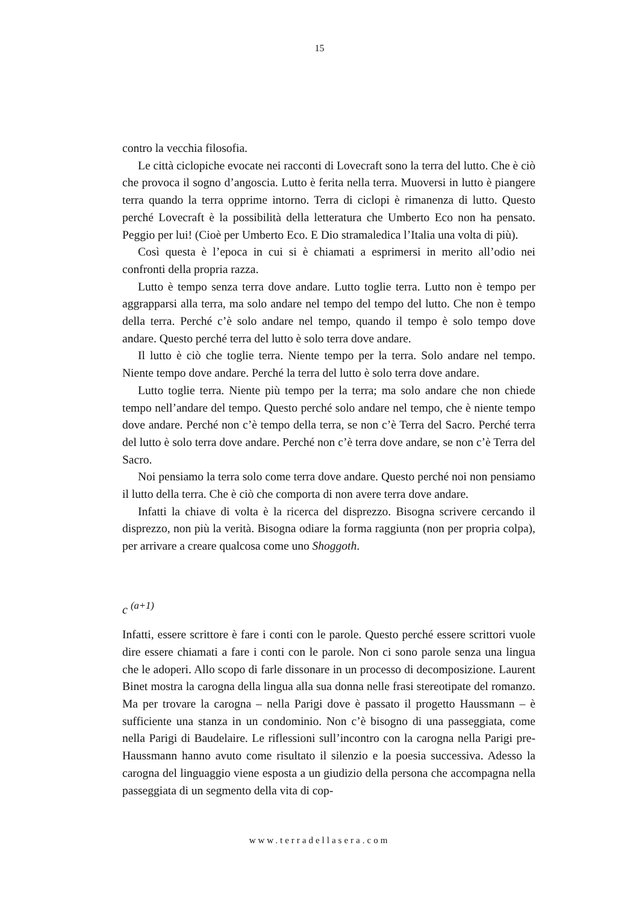15
contro la vecchia filosofia.
Le città ciclopiche evocate nei racconti di Lovecraft sono la terra del lutto. Che è ciò che provoca il sogno d’angoscia. Lutto è ferita nella terra. Muoversi in lutto è piangere terra quando la terra opprime intorno. Terra di ciclopi è rimanenza di lutto. Questo perché Lovecraft è la possibilità della letteratura che Umberto Eco non ha pensato. Peggio per lui! (Cioè per Umberto Eco. E Dio stramaledica l’Italia una volta di più).
Così questa è l’epoca in cui si è chiamati a esprimersi in merito all’odio nei confronti della propria razza.
Lutto è tempo senza terra dove andare. Lutto toglie terra. Lutto non è tempo per aggrapparsi alla terra, ma solo andare nel tempo del tempo del lutto. Che non è tempo della terra. Perché c’è solo andare nel tempo, quando il tempo è solo tempo dove andare. Questo perché terra del lutto è solo terra dove andare.
Il lutto è ciò che toglie terra. Niente tempo per la terra. Solo andare nel tempo. Niente tempo dove andare. Perché la terra del lutto è solo terra dove andare.
Lutto toglie terra. Niente più tempo per la terra; ma solo andare che non chiede tempo nell’andare del tempo. Questo perché solo andare nel tempo, che è niente tempo dove andare. Perché non c’è tempo della terra, se non c’è Terra del Sacro. Perché terra del lutto è solo terra dove andare. Perché non c’è terra dove andare, se non c’è Terra del Sacro.
Noi pensiamo la terra solo come terra dove andare. Questo perché noi non pensiamo il lutto della terra. Che è ciò che comporta di non avere terra dove andare.
Infatti la chiave di volta è la ricerca del disprezzo. Bisogna scrivere cercando il disprezzo, non più la verità. Bisogna odiare la forma raggiunta (non per propria colpa), per arrivare a creare qualcosa come uno Shoggoth.
c <sup>(a+1)</sup>
Infatti, essere scrittore è fare i conti con le parole. Questo perché essere scrittori vuole dire essere chiamati a fare i conti con le parole. Non ci sono parole senza una lingua che le adoperi. Allo scopo di farle dissonare in un processo di decomposizione. Laurent Binet mostra la carogna della lingua alla sua donna nelle frasi stereotipate del romanzo. Ma per trovare la carogna – nella Parigi dove è passato il progetto Haussmann – è sufficiente una stanza in un condominio. Non c’è bisogno di una passeggiata, come nella Parigi di Baudelaire. Le riflessioni sull’incontro con la carogna nella Parigi pre-Haussmann hanno avuto come risultato il silenzio e la poesia successiva. Adesso la carogna del linguaggio viene esposta a un giudizio della persona che accompagna nella passeggiata di un segmento della vita di cop-
www.terradellasera.com